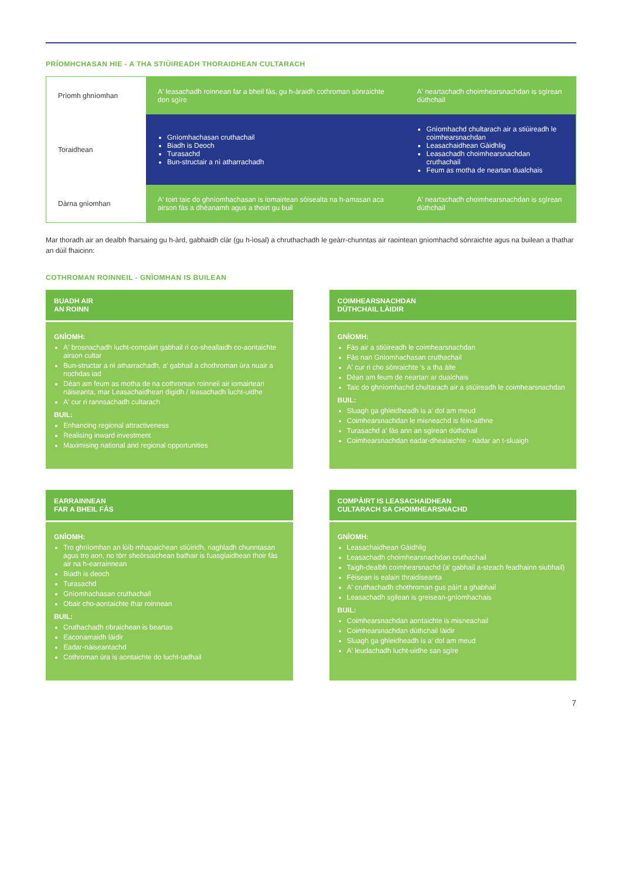PRÍOMHCHASAN HIE - A THA STIÙIREADH THORAIDHEAN CULTARACH
| Prìomh ghnìomhan | A' leasachadh roinnean far a bheil fàs, gu h-àraidh cothroman sònraichte don sgìre | A' neartachadh choimhearsnachdan is sgìrean dùthchail |
| Toraidhean | Gnìomhachasan cruthachail Biadh is Deoch Turasachd Bun-structair a nì atharrachadh | Gnìomhachd chultarach air a stiùireadh le coimhearsnachdan Leasachaidhean Gàidhlig Leasachadh choimhearsnachdan cruthachail Feum as motha de neartan dualchais |
| Dàrna gnìomhan | A' toirt taic do ghnìomhachasan is iomairtean sòisealta na h-amasan aca airson fàs a dhèanamh agus a thoirt gu buil | A' neartachadh choimhearsnachdan is sgìrean dùthchail |
Mar thoradh air an dealbh fharsaing gu h-àrd, gabhaidh clàr (gu h-ìosal) a chruthachadh le geàrr-chunntas air raointean gnìomhachd sònraichte agus na builean a thathar an dùil fhaicinn:
COTHROMAN ROINNEIL - GNÌOMHAN IS BUILEAN
BUADH AIR
AN ROINN
GNÌOMH:
A' brosnachadh lucht-compàirt gabhail ri co-sheallaidh co-aontaichte airson cultar
Bun-structar a nì atharrachadh, a' gabhail a chothroman ùra nuair a nochdas iad
Dèan am feum as motha de na cothroman roinneil air iomairtean nàiseanta, mar Leasachaidhean digidh / leasachadh lucht-uidhe
A' cur ri rannsachadh cultarach
BUIL:
Enhancing regional attractiveness
Realising inward investment
Maximising national and regional opportunities
COIMHEARSNACHDAN
DÙTHCHAIL LÀIDIR
GNÌOMH:
Fàs air a stiùireadh le coimhearsnachdan
Fàs nan Gnìomhachasan cruthachail
A' cur ri cho sònraichte 's a tha àite
Dèan am feum de neartan ar dualchais
Taic do ghnìomhachd chultarach air a stiùireadh le coimhearsnachdan
BUIL:
Sluagh ga ghleidheadh is a' dol am meud
Coimhearsnachdan le misneachd is fèin-aithne
Turasachd a' fàs ann an sgìrean dùthchail
Coimhearsnachdan eadar-dhealaichte - nàdar an t-sluaigh
EARRAINNEAN
FAR A BHEIL FÀS
GNÌOMH:
Tro ghnìomhan an lùib mhapaichean stiùiridh, riaghladh chunntasan agus tro aon, no tòrr sheòrsaichean bathair is fuasglaidhean thoir fàs air na h-earrainnean
Biadh is deoch
Turasachd
Gnìomhachasan cruthachail
Obair cho-aontaichte thar roinnean
BUIL:
Cruthachadh obraichean is beartas
Eaconamaidh làidir
Eadar-nàiseantachd
Cothroman ùra is aontaichte do lucht-tadhail
COMPÀIRT IS LEASACHAIDHEAN
CULTARACH SA CHOIMHEARSNACHD
GNÌOMH:
Leasachaidhean Gàidhlig
Leasachadh choimhearsnachdan cruthachail
Taigh-dealbh coimhearsnachd (a' gabhail a-steach feadhainn siubhail)
Fèisean is ealain thraidiseanta
A' cruthachadh chothroman gus pàirt a ghabhail
Leasachadh sgilean is greisean-gnìomhachais
BUIL:
Coimhearsnachdan aontaichte is misneachail
Coimhearsnachdan dùthchail làidir
Sluagh ga ghleidheadh is a' dol am meud
A' leudachadh lucht-uidhe san sgìre
7